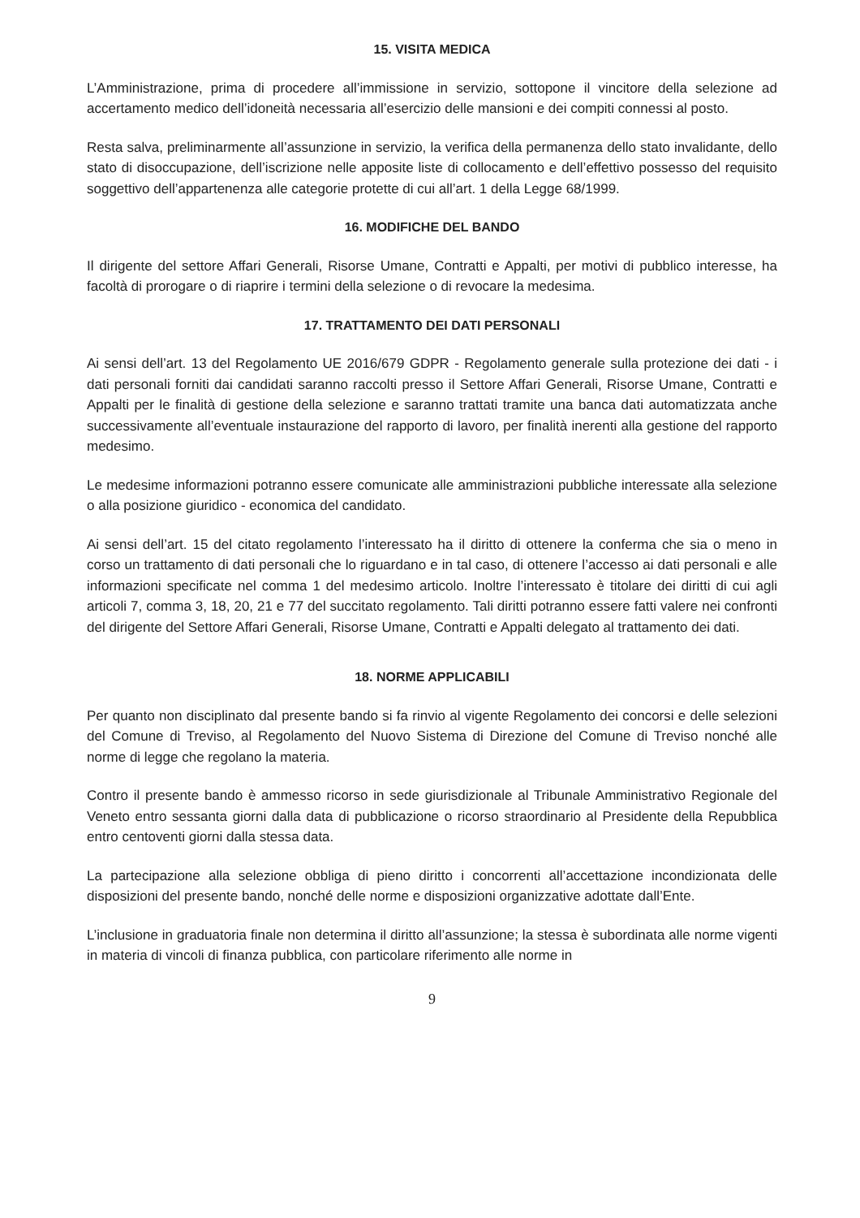15. VISITA MEDICA
L’Amministrazione, prima di procedere all’immissione in servizio, sottopone il vincitore della selezione ad accertamento medico dell’idoneità necessaria all’esercizio delle mansioni e dei compiti connessi al posto.
Resta salva, preliminarmente all’assunzione in servizio, la verifica della permanenza dello stato invalidante, dello stato di disoccupazione, dell’iscrizione nelle apposite liste di collocamento e dell’effettivo possesso del requisito soggettivo dell’appartenenza alle categorie protette di cui all’art. 1 della Legge 68/1999.
16. MODIFICHE DEL BANDO
Il dirigente del settore Affari Generali, Risorse Umane, Contratti e Appalti, per motivi di pubblico interesse, ha facoltà di prorogare o di riaprire i termini della selezione o di revocare la medesima.
17. TRATTAMENTO DEI DATI PERSONALI
Ai sensi dell’art. 13 del Regolamento UE 2016/679 GDPR - Regolamento generale sulla protezione dei dati - i dati personali forniti dai candidati saranno raccolti presso il Settore Affari Generali, Risorse Umane, Contratti e Appalti per le finalità di gestione della selezione e saranno trattati tramite una banca dati automatizzata anche successivamente all’eventuale instaurazione del rapporto di lavoro, per finalità inerenti alla gestione del rapporto medesimo.
Le medesime informazioni potranno essere comunicate alle amministrazioni pubbliche interessate alla selezione o alla posizione giuridico - economica del candidato.
Ai sensi dell’art. 15 del citato regolamento l’interessato ha il diritto di ottenere la conferma che sia o meno in corso un trattamento di dati personali che lo riguardano e in tal caso, di ottenere l’accesso ai dati personali e alle informazioni specificate nel comma 1 del medesimo articolo. Inoltre l’interessato è titolare dei diritti di cui agli articoli 7, comma 3, 18, 20, 21 e 77 del succitato regolamento. Tali diritti potranno essere fatti valere nei confronti del dirigente del Settore Affari Generali, Risorse Umane, Contratti e Appalti delegato al trattamento dei dati.
18. NORME APPLICABILI
Per quanto non disciplinato dal presente bando si fa rinvio al vigente Regolamento dei concorsi e delle selezioni del Comune di Treviso, al Regolamento del Nuovo Sistema di Direzione del Comune di Treviso nonché alle norme di legge che regolano la materia.
Contro il presente bando è ammesso ricorso in sede giurisdizionale al Tribunale Amministrativo Regionale del Veneto entro sessanta giorni dalla data di pubblicazione o ricorso straordinario al Presidente della Repubblica entro centoventi giorni dalla stessa data.
La partecipazione alla selezione obbliga di pieno diritto i concorrenti all’accettazione incondizionata delle disposizioni del presente bando, nonché delle norme e disposizioni organizzative adottate dall’Ente.
L’inclusione in graduatoria finale non determina il diritto all’assunzione; la stessa è subordinata alle norme vigenti in materia di vincoli di finanza pubblica, con particolare riferimento alle norme in
9